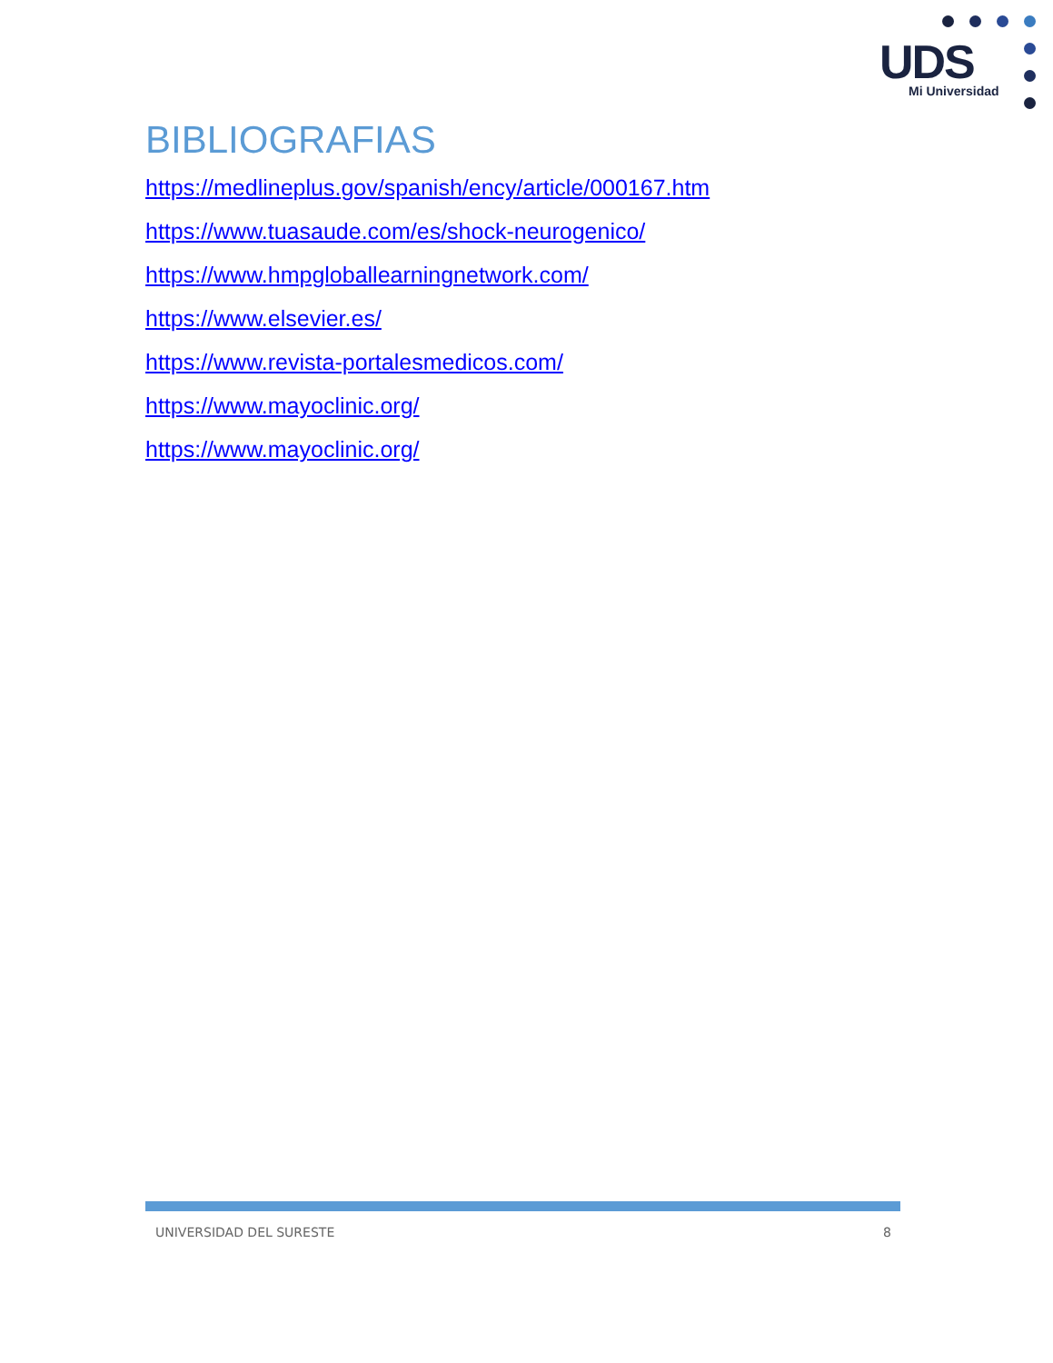UDS Mi Universidad
BIBLIOGRAFIAS
https://medlineplus.gov/spanish/ency/article/000167.htm
https://www.tuasaude.com/es/shock-neurogenico/
https://www.hmpgloballearningnetwork.com/
https://www.elsevier.es/
https://www.revista-portalesmedicos.com/
https://www.mayoclinic.org/
https://www.mayoclinic.org/
UNIVERSIDAD DEL SURESTE 8